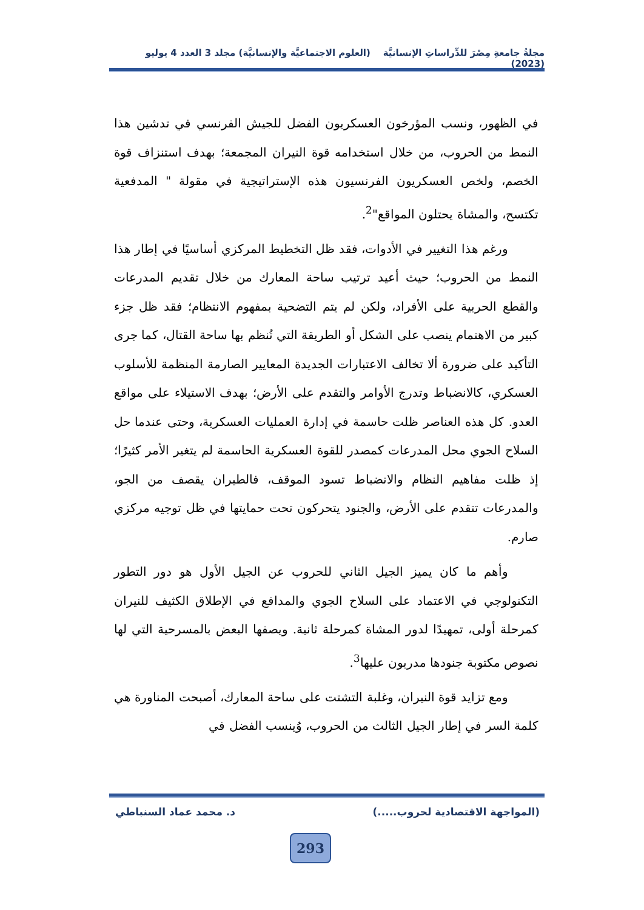مجلةُ جامعةِ مِصْرَ للدِّراساتِ الإنسانيَّة (العلوم الاجتماعيَّة والإنسانيَّة) مجلد 3 العدد 4 يوليو (2023)
في الظهور، ونسب المؤرخون العسكريون الفضل للجيش الفرنسي في تدشين هذا النمط من الحروب، من خلال استخدامه قوة النيران المجمعة؛ بهدف استنزاف قوة الخصم، ولخص العسكريون الفرنسيون هذه الإستراتيجية في مقولة " المدفعية تكتسح، والمشاة يحتلون المواقع"<sup>2</sup>.
ورغم هذا التغيير في الأدوات، فقد ظل التخطيط المركزي أساسيًا في إطار هذا النمط من الحروب؛ حيث أعيد ترتيب ساحة المعارك من خلال تقديم المدرعات والقطع الحربية على الأفراد، ولكن لم يتم التضحية بمفهوم الانتظام؛ فقد ظل جزء كبير من الاهتمام ينصب على الشكل أو الطريقة التي تُنظم بها ساحة القتال، كما جرى التأكيد على ضرورة ألا تخالف الاعتبارات الجديدة المعايير الصارمة المنظمة للأسلوب العسكري، كالانضباط وتدرج الأوامر والتقدم على الأرض؛ بهدف الاستيلاء على مواقع العدو. كل هذه العناصر ظلت حاسمة في إدارة العمليات العسكرية، وحتى عندما حل السلاح الجوي محل المدرعات كمصدر للقوة العسكرية الحاسمة لم يتغير الأمر كثيرًا؛ إذ ظلت مفاهيم النظام والانضباط تسود الموقف، فالطيران يقصف من الجو، والمدرعات تتقدم على الأرض، والجنود يتحركون تحت حمايتها في ظل توجيه مركزي صارم.
وأهم ما كان يميز الجيل الثاني للحروب عن الجيل الأول هو دور التطور التكنولوجي في الاعتماد على السلاح الجوي والمدافع في الإطلاق الكثيف للنيران كمرحلة أولى، تمهيدًا لدور المشاة كمرحلة ثانية. ويصفها البعض بالمسرحية التي لها نصوص مكتوبة جنودها مدربون عليها<sup>3</sup>.
ومع تزايد قوة النيران، وغلبة التشتت على ساحة المعارك، أصبحت المناورة هي كلمة السر في إطار الجيل الثالث من الحروب، وُينسب الفضل في
(المواجهة الاقتصادية لحروب.....) د. محمد عماد السنباطي
293